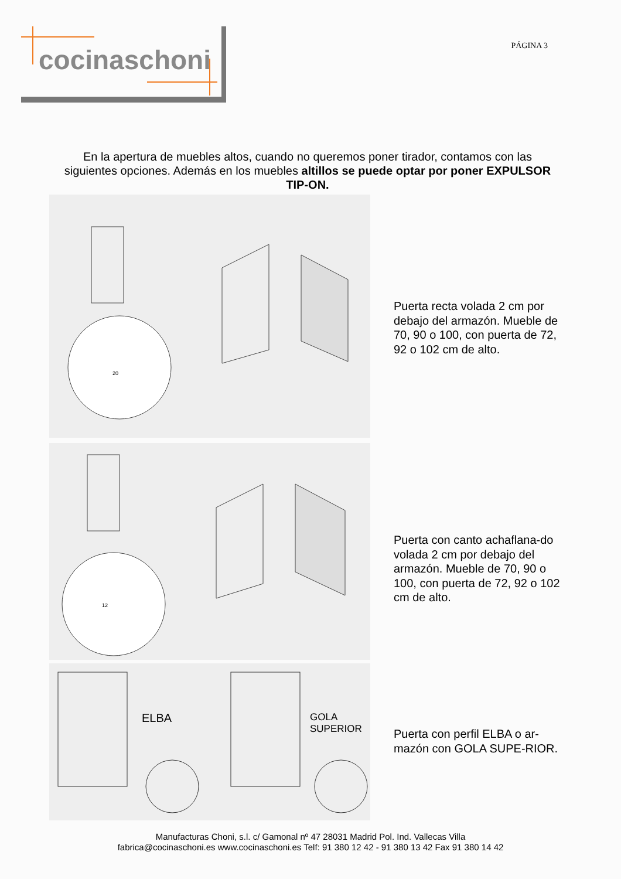cocinaschoni PÁGINA 3
En la apertura de muebles altos, cuando no queremos poner tirador, contamos con las siguientes opciones. Además en los muebles altillos se puede optar por poner EXPULSOR TIP-ON.
20
Puerta recta volada 2 cm por debajo del armazón. Mueble de 70, 90 o 100, con puerta de 72, 92 o 102 cm de alto.
12
Puerta con canto achaflana-do volada 2 cm por debajo del armazón. Mueble de 70, 90 o 100, con puerta de 72, 92 o 102 cm de alto.
ELBA
GOLA
SUPERIOR
Puerta con perfil ELBA o ar-mazón con GOLA SUPE-RIOR.
Manufacturas Choni, s.l. c/ Gamonal nº 47 28031 Madrid Pol. Ind. Vallecas Villa
fabrica@cocinaschoni.es www.cocinaschoni.es Telf: 91 380 12 42 - 91 380 13 42 Fax 91 380 14 42